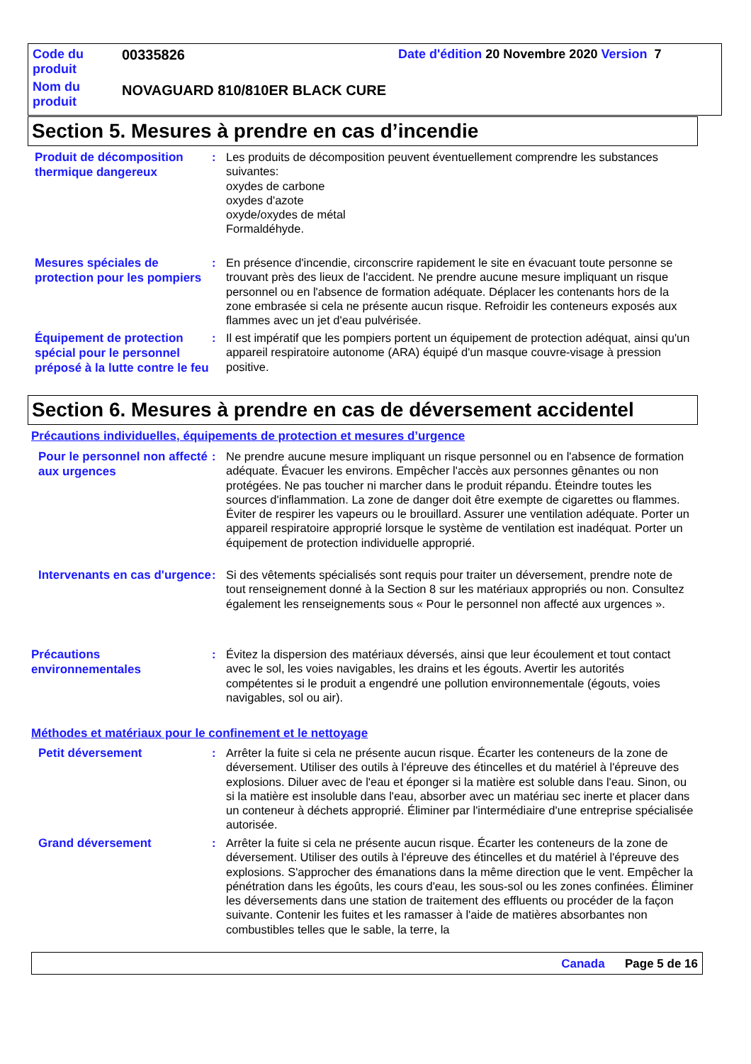Code du produit
00335826 Date d'édition 20 Novembre 2020 Version 7
Nom du produit
NOVAGUARD 810/810ER BLACK CURE
Section 5. Mesures à prendre en cas d’incendie
Produit de décomposition thermique dangereux
: Les produits de décomposition peuvent éventuellement comprendre les substances suivantes:
oxydes de carbone
oxydes d'azote
oxyde/oxydes de métal
Formaldéhyde.
Mesures spéciales de protection pour les pompiers
: En présence d'incendie, circonscrire rapidement le site en évacuant toute personne se trouvant près des lieux de l'accident. Ne prendre aucune mesure impliquant un risque personnel ou en l'absence de formation adéquate. Déplacer les contenants hors de la zone embrasée si cela ne présente aucun risque. Refroidir les conteneurs exposés aux flammes avec un jet d'eau pulvérisée.
Équipement de protection spécial pour le personnel préposé à la lutte contre le feu
: Il est impératif que les pompiers portent un équipement de protection adéquat, ainsi qu'un appareil respiratoire autonome (ARA) équipé d'un masque couvre-visage à pression positive.
Section 6. Mesures à prendre en cas de déversement accidentel
Précautions individuelles, équipements de protection et mesures d’urgence
Pour le personnel non affecté aux urgences
: Ne prendre aucune mesure impliquant un risque personnel ou en l'absence de formation adéquate. Évacuer les environs. Empêcher l'accès aux personnes gênantes ou non protégées. Ne pas toucher ni marcher dans le produit répandu. Éteindre toutes les sources d'inflammation. La zone de danger doit être exempte de cigarettes ou flammes. Éviter de respirer les vapeurs ou le brouillard. Assurer une ventilation adéquate. Porter un appareil respiratoire approprié lorsque le système de ventilation est inadéquat. Porter un équipement de protection individuelle approprié.
Intervenants en cas d'urgence
: Si des vêtements spécialisés sont requis pour traiter un déversement, prendre note de tout renseignement donné à la Section 8 sur les matériaux appropriés ou non. Consultez également les renseignements sous « Pour le personnel non affecté aux urgences ».
Précautions environnementales
: Évitez la dispersion des matériaux déversés, ainsi que leur écoulement et tout contact avec le sol, les voies navigables, les drains et les égouts. Avertir les autorités compétentes si le produit a engendré une pollution environnementale (égouts, voies navigables, sol ou air).
Méthodes et matériaux pour le confinement et le nettoyage
Petit déversement
: Arrêter la fuite si cela ne présente aucun risque. Écarter les conteneurs de la zone de déversement. Utiliser des outils à l'épreuve des étincelles et du matériel à l'épreuve des explosions. Diluer avec de l'eau et éponger si la matière est soluble dans l'eau. Sinon, ou si la matière est insoluble dans l'eau, absorber avec un matériau sec inerte et placer dans un conteneur à déchets approprié. Éliminer par l'intermédiaire d'une entreprise spécialisée autorisée.
Grand déversement
: Arrêter la fuite si cela ne présente aucun risque. Écarter les conteneurs de la zone de déversement. Utiliser des outils à l'épreuve des étincelles et du matériel à l'épreuve des explosions. S'approcher des émanations dans la même direction que le vent. Empêcher la pénétration dans les égoûts, les cours d'eau, les sous-sol ou les zones confinées. Éliminer les déversements dans une station de traitement des effluents ou procéder de la façon suivante. Contenir les fuites et les ramasser à l'aide de matières absorbantes non combustibles telles que le sable, la terre, la
Canada Page 5 de 16